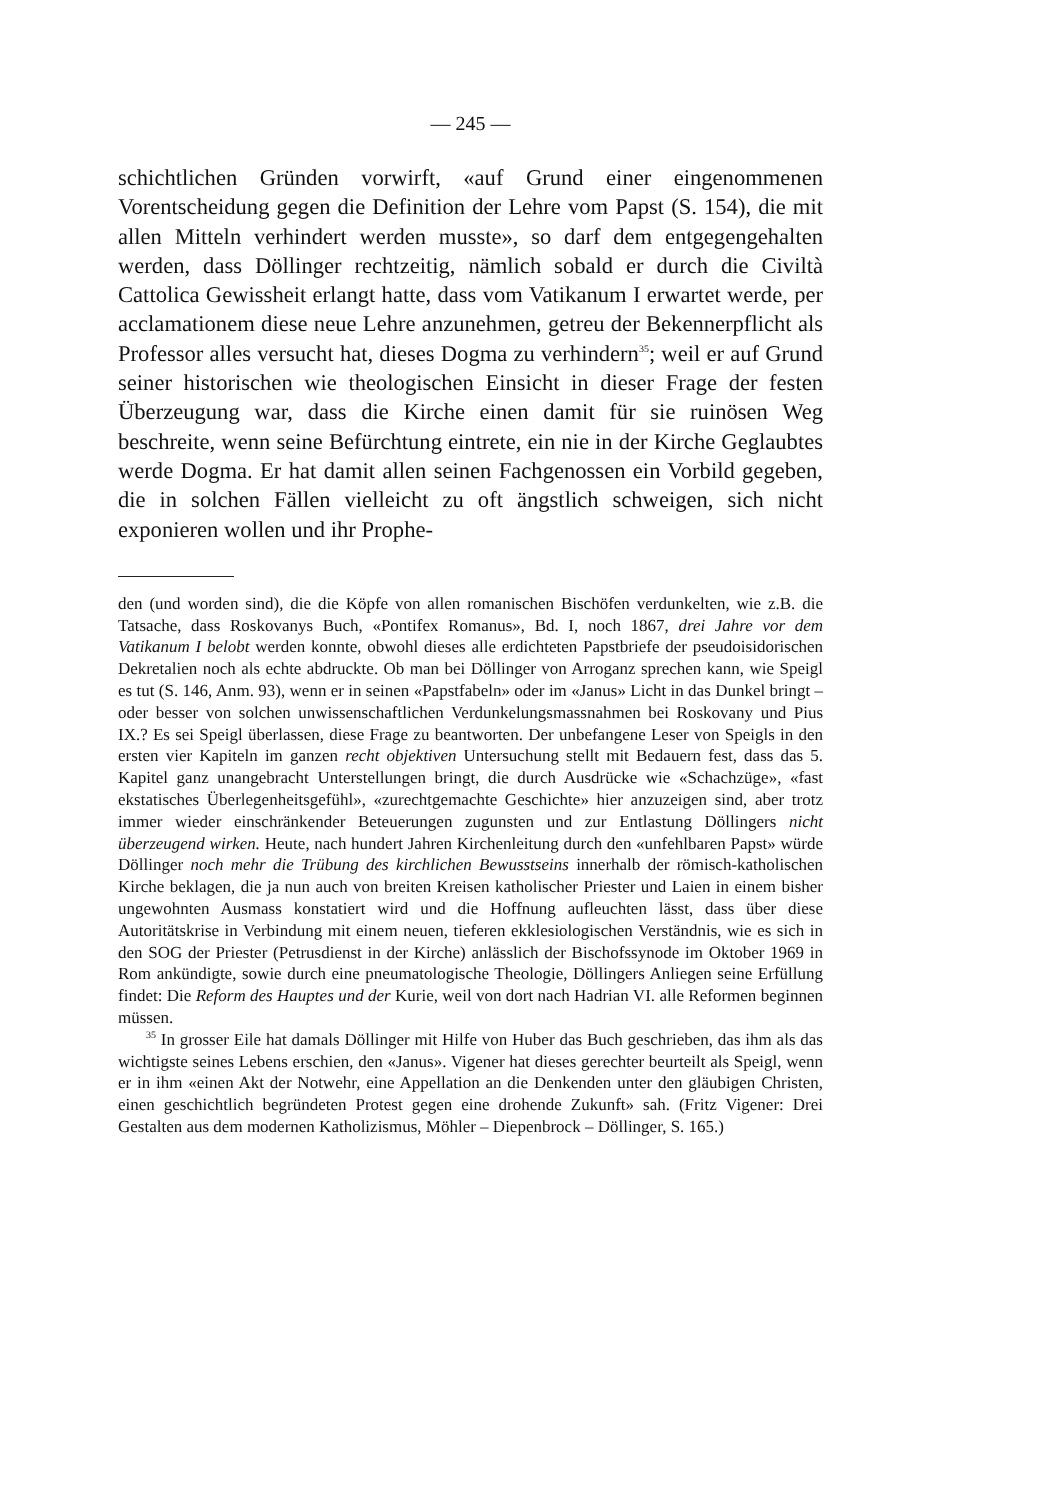— 245 —
schichtlichen Gründen vorwirft, «auf Grund einer eingenommenen Vorentscheidung gegen die Definition der Lehre vom Papst (S. 154), die mit allen Mitteln verhindert werden musste», so darf dem entgegengehalten werden, dass Döllinger rechtzeitig, nämlich sobald er durch die Civiltà Cattolica Gewissheit erlangt hatte, dass vom Vatikanum I erwartet werde, per acclamationem diese neue Lehre anzunehmen, getreu der Bekennerpflicht als Professor alles versucht hat, dieses Dogma zu verhindern<sup>35</sup>; weil er auf Grund seiner historischen wie theologischen Einsicht in dieser Frage der festen Überzeugung war, dass die Kirche einen damit für sie ruinösen Weg beschreite, wenn seine Befürchtung eintrete, ein nie in der Kirche Geglaubtes werde Dogma. Er hat damit allen seinen Fachgenossen ein Vorbild gegeben, die in solchen Fällen vielleicht zu oft ängstlich schweigen, sich nicht exponieren wollen und ihr Prophe-
den (und worden sind), die die Köpfe von allen romanischen Bischöfen verdunkelten, wie z.B. die Tatsache, dass Roskovanys Buch, «Pontifex Romanus», Bd. I, noch 1867, drei Jahre vor dem Vatikanum I belobt werden konnte, obwohl dieses alle erdichteten Papstbriefe der pseudoisidorischen Dekretalien noch als echte abdruckte. Ob man bei Döllinger von Arroganz sprechen kann, wie Speigl es tut (S. 146, Anm. 93), wenn er in seinen «Papstfabeln» oder im «Janus» Licht in das Dunkel bringt – oder besser von solchen unwissenschaftlichen Verdunkelungsmassnahmen bei Roskovany und Pius IX.? Es sei Speigl überlassen, diese Frage zu beantworten. Der unbefangene Leser von Speigls in den ersten vier Kapiteln im ganzen recht objektiven Untersuchung stellt mit Bedauern fest, dass das 5. Kapitel ganz unangebracht Unterstellungen bringt, die durch Ausdrücke wie «Schachzüge», «fast ekstatisches Überlegenheitsgefühl», «zurechtgemachte Geschichte» hier anzuzeigen sind, aber trotz immer wieder einschränkender Beteuerungen zugunsten und zur Entlastung Döllingers nicht überzeugend wirken. Heute, nach hundert Jahren Kirchenleitung durch den «unfehlbaren Papst» würde Döllinger noch mehr die Trübung des kirchlichen Bewusstseins innerhalb der römisch-katholischen Kirche beklagen, die ja nun auch von breiten Kreisen katholischer Priester und Laien in einem bisher ungewohnten Ausmass konstatiert wird und die Hoffnung aufleuchten lässt, dass über diese Autoritätskrise in Verbindung mit einem neuen, tieferen ekklesiologischen Verständnis, wie es sich in den SOG der Priester (Petrusdienst in der Kirche) anlässlich der Bischofssynode im Oktober 1969 in Rom ankündigte, sowie durch eine pneumatologische Theologie, Döllingers Anliegen seine Erfüllung findet: Die Reform des Hauptes und der Kurie, weil von dort nach Hadrian VI. alle Reformen beginnen müssen.
<sup>35</sup> In grosser Eile hat damals Döllinger mit Hilfe von Huber das Buch geschrieben, das ihm als das wichtigste seines Lebens erschien, den «Janus». Vigener hat dieses gerechter beurteilt als Speigl, wenn er in ihm «einen Akt der Notwehr, eine Appellation an die Denkenden unter den gläubigen Christen, einen geschichtlich begründeten Protest gegen eine drohende Zukunft» sah. (Fritz Vigener: Drei Gestalten aus dem modernen Katholizismus, Möhler – Diepenbrock – Döllinger, S. 165.)